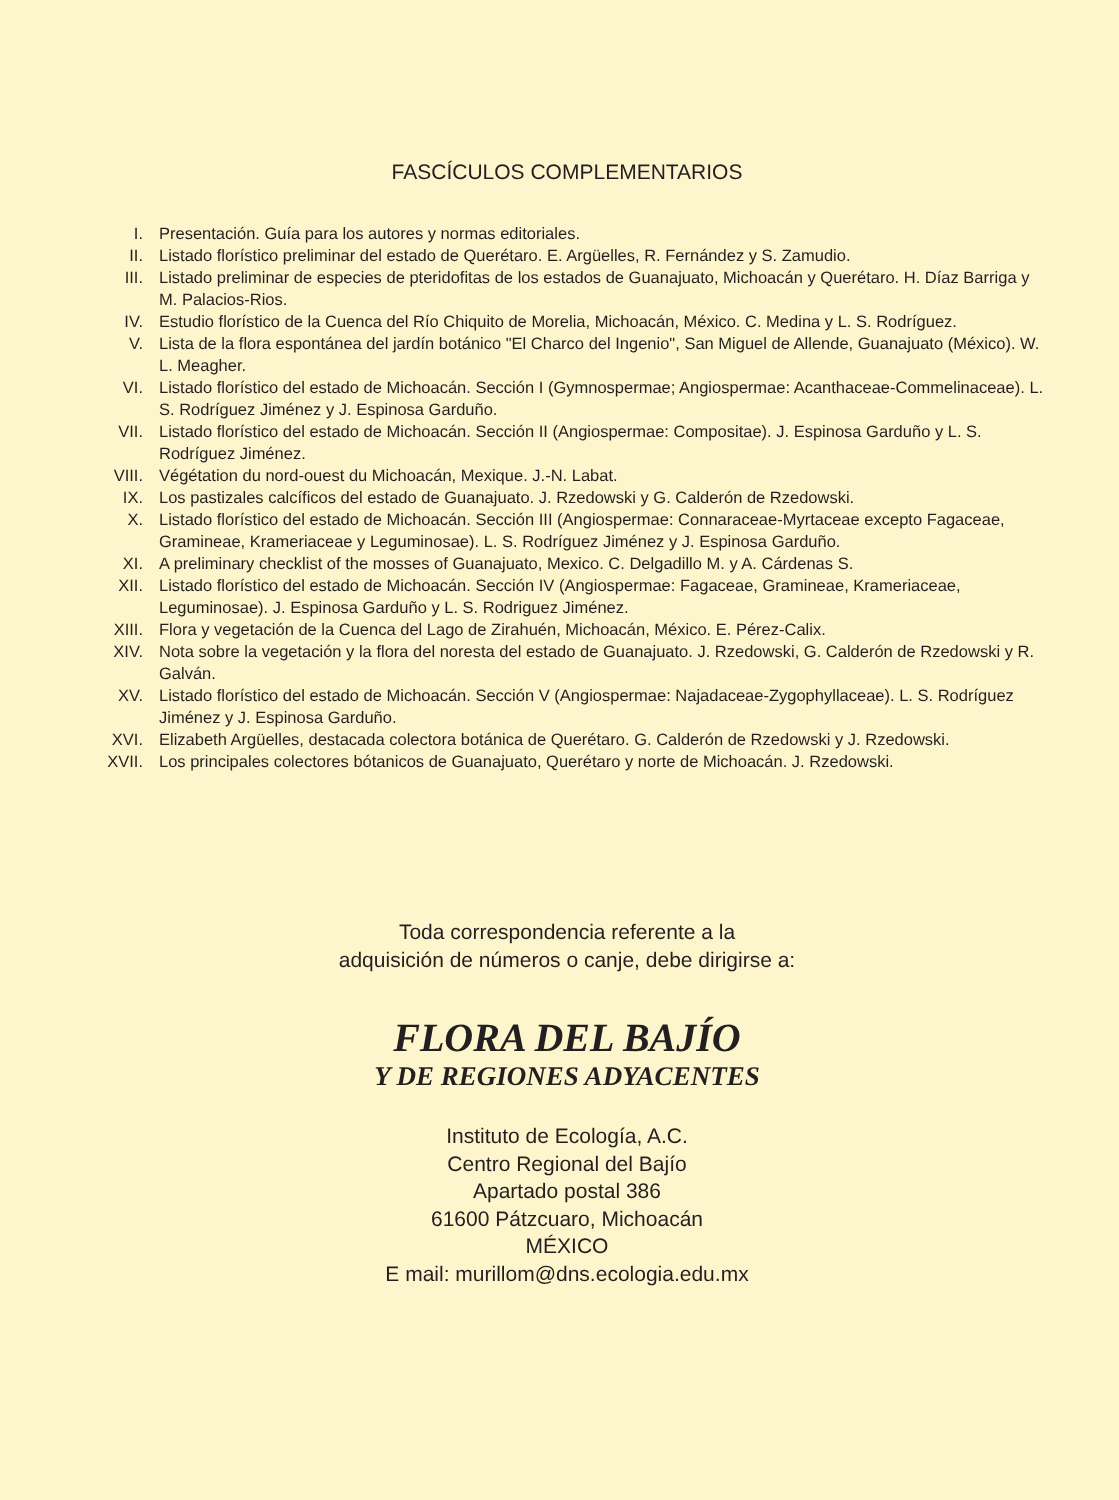FASCÍCULOS COMPLEMENTARIOS
I. Presentación. Guía para los autores y normas editoriales.
II. Listado florístico preliminar del estado de Querétaro. E. Argüelles, R. Fernández y S. Zamudio.
III. Listado preliminar de especies de pteridofitas de los estados de Guanajuato, Michoacán y Querétaro. H. Díaz Barriga y M. Palacios-Rios.
IV. Estudio florístico de la Cuenca del Río Chiquito de Morelia, Michoacán, México. C. Medina y L. S. Rodríguez.
V. Lista de la flora espontánea del jardín botánico "El Charco del Ingenio", San Miguel de Allende, Guanajuato (México). W. L. Meagher.
VI. Listado florístico del estado de Michoacán. Sección I (Gymnospermae; Angiospermae: Acanthaceae-Commelinaceae). L. S. Rodríguez Jiménez y J. Espinosa Garduño.
VII. Listado florístico del estado de Michoacán. Sección II (Angiospermae: Compositae). J. Espinosa Garduño y L. S. Rodríguez Jiménez.
VIII. Végétation du nord-ouest du Michoacán, Mexique. J.-N. Labat.
IX. Los pastizales calcíficos del estado de Guanajuato. J. Rzedowski y G. Calderón de Rzedowski.
X. Listado florístico del estado de Michoacán. Sección III (Angiospermae: Connaraceae-Myrtaceae excepto Fagaceae, Gramineae, Krameriaceae y Leguminosae). L. S. Rodríguez Jiménez y J. Espinosa Garduño.
XI. A preliminary checklist of the mosses of Guanajuato, Mexico. C. Delgadillo M. y A. Cárdenas S.
XII. Listado florístico del estado de Michoacán. Sección IV (Angiospermae: Fagaceae, Gramineae, Krameriaceae, Leguminosae). J. Espinosa Garduño y L. S. Rodriguez Jiménez.
XIII. Flora y vegetación de la Cuenca del Lago de Zirahuén, Michoacán, México. E. Pérez-Calix.
XIV. Nota sobre la vegetación y la flora del noresta del estado de Guanajuato. J. Rzedowski, G. Calderón de Rzedowski y R. Galván.
XV. Listado florístico del estado de Michoacán. Sección V (Angiospermae: Najadaceae-Zygophyllaceae). L. S. Rodríguez Jiménez y J. Espinosa Garduño.
XVI. Elizabeth Argüelles, destacada colectora botánica de Querétaro. G. Calderón de Rzedowski y J. Rzedowski.
XVII. Los principales colectores bótanicos de Guanajuato, Querétaro y norte de Michoacán. J. Rzedowski.
Toda correspondencia referente a la
adquisición de números o canje, debe dirigirse a:
FLORA DEL BAJÍO
Y DE REGIONES ADYACENTES
Instituto de Ecología, A.C.
Centro Regional del Bajío
Apartado postal 386
61600 Pátzcuaro, Michoacán
MÉXICO
E mail: murillom@dns.ecologia.edu.mx